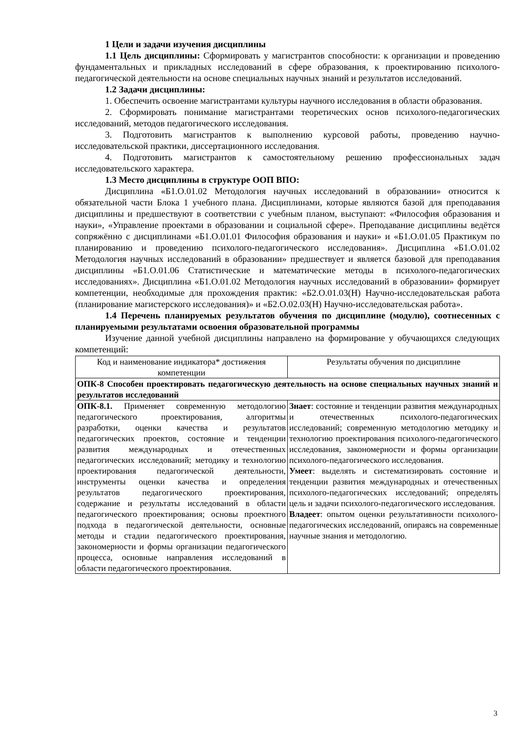1 Цели и задачи изучения дисциплины
1.1 Цель дисциплины: Сформировать у магистрантов способности: к организации и проведению фундаментальных и прикладных исследований в сфере образования, к проектированию психолого-педагогической деятельности на основе специальных научных знаний и результатов исследований.
1.2 Задачи дисциплины:
1. Обеспечить освоение магистрантами культуры научного исследования в области образования.
2. Сформировать понимание магистрантами теоретических основ психолого-педагогических исследований, методов педагогического исследования.
3. Подготовить магистрантов к выполнению курсовой работы, проведению научно-исследовательской практики, диссертационного исследования.
4. Подготовить магистрантов к самостоятельному решению профессиональных задач исследовательского характера.
1.3 Место дисциплины в структуре ООП ВПО:
Дисциплина «Б1.О.01.02 Методология научных исследований в образовании» относится к обязательной части Блока 1 учебного плана. Дисциплинами, которые являются базой для преподавания дисциплины и предшествуют в соответствии с учебным планом, выступают: «Философия образования и науки», «Управление проектами в образовании и социальной сфере». Преподавание дисциплины ведётся сопряжённо с дисциплинами «Б1.О.01.01 Философия образования и науки» и «Б1.О.01.05 Практикум по планированию и проведению психолого-педагогического исследования». Дисциплина «Б1.О.01.02 Методология научных исследований в образовании» предшествует и является базовой для преподавания дисциплины «Б1.О.01.06 Статистические и математические методы в психолого-педагогических исследованиях». Дисциплина «Б1.О.01.02 Методология научных исследований в образовании» формирует компетенции, необходимые для прохождения практик: «Б2.О.01.03(Н) Научно-исследовательская работа (планирование магистерского исследования)» и «Б2.О.02.03(Н) Научно-исследовательская работа».
1.4 Перечень планируемых результатов обучения по дисциплине (модулю), соотнесенных с планируемыми результатами освоения образовательной программы
Изучение данной учебной дисциплины направлено на формирование у обучающихся следующих компетенций:
| Код и наименование индикатора* достижения компетенции | Результаты обучения по дисциплине |
| ОПК-8 Способен проектировать педагогическую деятельность на основе специальных научных знаний и результатов исследований | |
| ОПК-8.1. Применяет современную методологию педагогического проектирования, алгоритмы разработки, оценки качества и результатов педагогических проектов, состояние и тенденции развития международных и отечественных педагогических исследований; методику и технологию проектирования педагогической деятельности, инструменты оценки качества и определения результатов педагогического проектирования, содержание и результаты исследований в области педагогического проектирования; основы проектного подхода в педагогической деятельности, основные методы и стадии педагогического проектирования, закономерности и формы организации педагогического процесса, основные направления исследований в области педагогического проектирования. | Знает : состояние и тенденции развития международных и отечественных психолого-педагогических исследований; современную методологию методику и технологию проектирования психолого-педагогического исследования, закономерности и формы организации психолого-педагогического исследования. Умеет : выделять и систематизировать состояние и тенденции развития международных и отечественных психолого-педагогических исследований; определять цель и задачи психолого-педагогического исследования. Владеет : опытом оценки результативности психолого-педагогических исследований, опираясь на современные научные знания и методологию. |
3